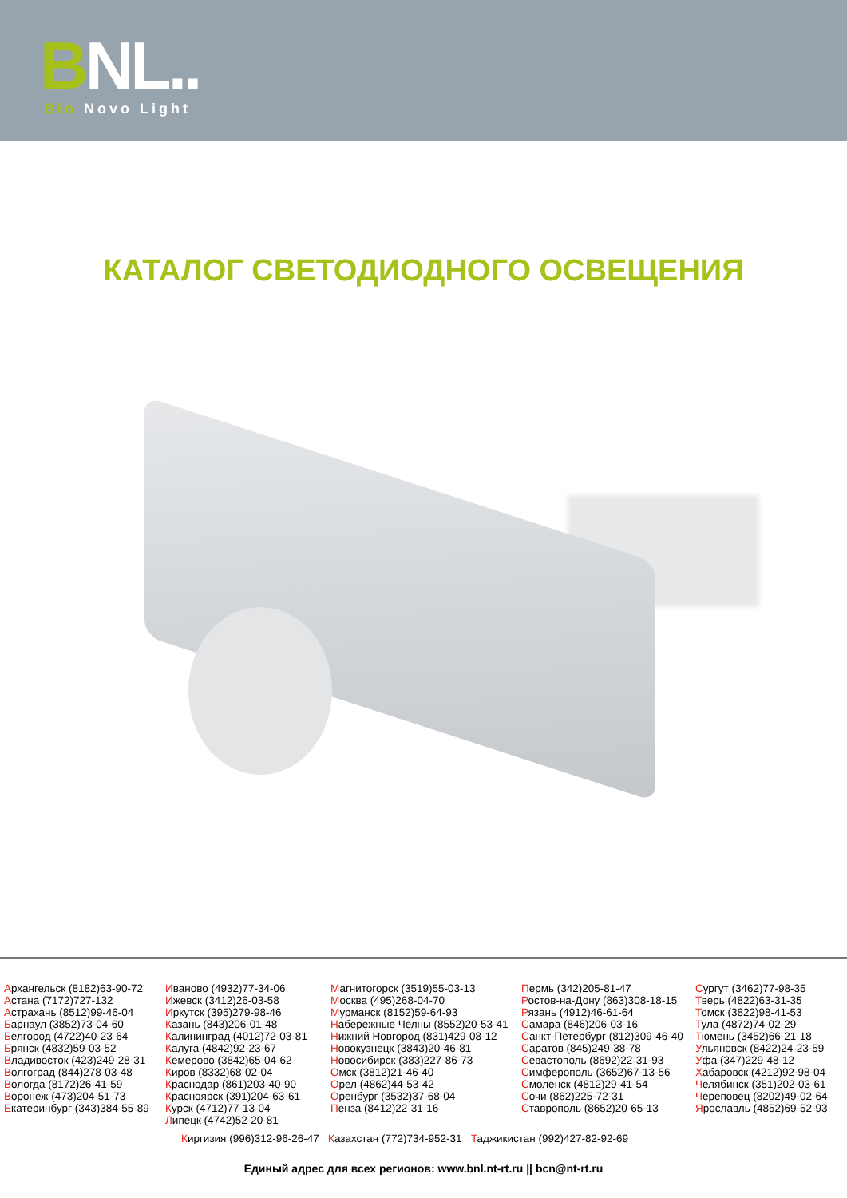BNL.. Bio Novo Light
КАТАЛОГ СВЕТОДИОДНОГО ОСВЕЩЕНИЯ
Архангельск (8182)63-90-72
Астана (7172)727-132
Астрахань (8512)99-46-04
Барнаул (3852)73-04-60
Белгород (4722)40-23-64
Брянск (4832)59-03-52
Владивосток (423)249-28-31
Волгоград (844)278-03-48
Вологда (8172)26-41-59
Воронеж (473)204-51-73
Екатеринбург (343)384-55-89
Иваново (4932)77-34-06
Ижевск (3412)26-03-58
Иркутск (395)279-98-46
Казань (843)206-01-48
Калининград (4012)72-03-81
Калуга (4842)92-23-67
Кемерово (3842)65-04-62
Киров (8332)68-02-04
Краснодар (861)203-40-90
Красноярск (391)204-63-61
Курск (4712)77-13-04
Липецк (4742)52-20-81
Магнитогорск (3519)55-03-13
Москва (495)268-04-70
Мурманск (8152)59-64-93
Набережные Челны (8552)20-53-41
Нижний Новгород (831)429-08-12
Новокузнецк (3843)20-46-81
Новосибирск (383)227-86-73
Омск (3812)21-46-40
Орел (4862)44-53-42
Оренбург (3532)37-68-04
Пенза (8412)22-31-16
Пермь (342)205-81-47
Ростов-на-Дону (863)308-18-15
Рязань (4912)46-61-64
Самара (846)206-03-16
Санкт-Петербург (812)309-46-40
Саратов (845)249-38-78
Севастополь (8692)22-31-93
Симферополь (3652)67-13-56
Смоленск (4812)29-41-54
Сочи (862)225-72-31
Ставрополь (8652)20-65-13
Сургут (3462)77-98-35
Тверь (4822)63-31-35
Томск (3822)98-41-53
Тула (4872)74-02-29
Тюмень (3452)66-21-18
Ульяновск (8422)24-23-59
Уфа (347)229-48-12
Хабаровск (4212)92-98-04
Челябинск (351)202-03-61
Череповец (8202)49-02-64
Ярославль (4852)69-52-93
Киргизия (996)312-96-26-47 Казахстан (772)734-952-31 Таджикистан (992)427-82-92-69
Единый адрес для всех регионов: www.bnl.nt-rt.ru || bcn@nt-rt.ru